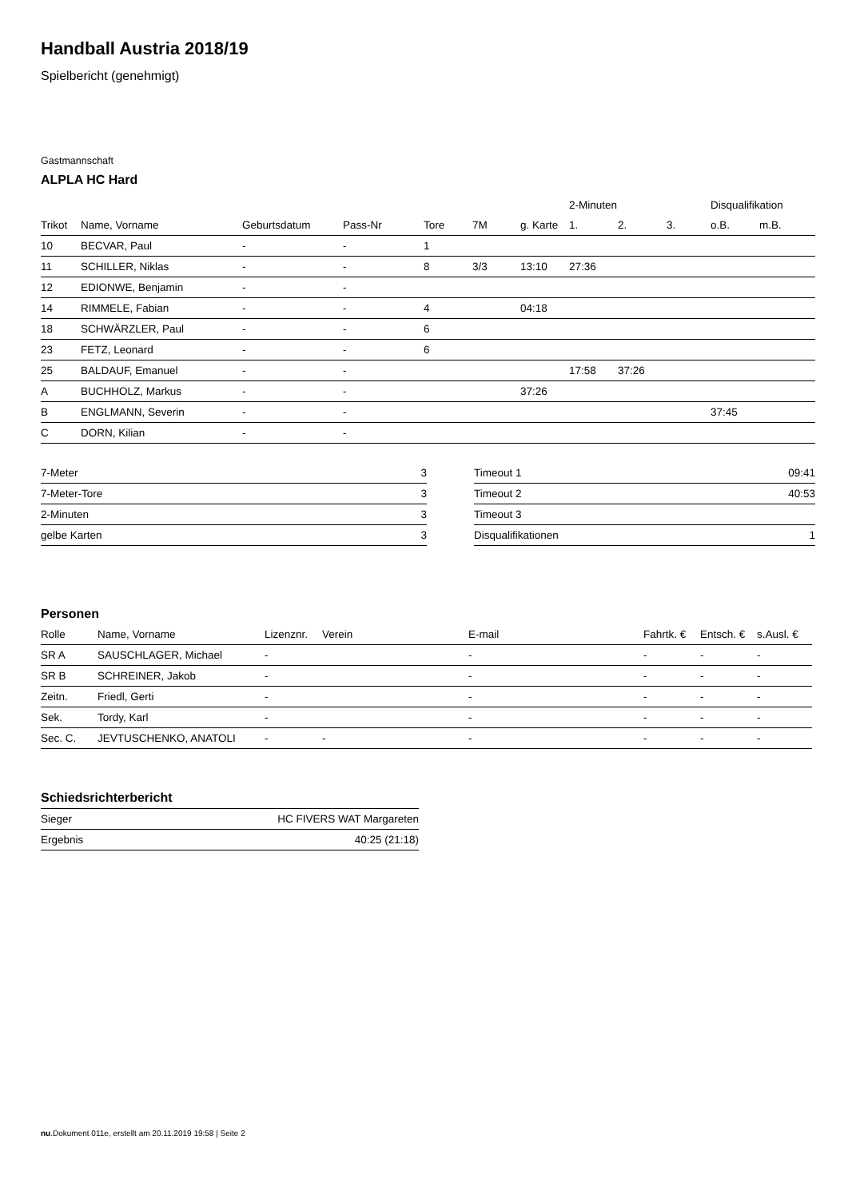Handball Austria 2018/19
Spielbericht (genehmigt)
Gastmannschaft
ALPLA HC Hard
| | | | | | | | 2-Minuten | | | Disqualifikation | |
| --- | --- | --- | --- | --- | --- | --- | --- | --- | --- | --- | --- |
| Trikot | Name, Vorname | Geburtsdatum | Pass-Nr | Tore | 7M | g. Karte | 1. | 2. | 3. | o.B. | m.B. |
| 10 | BECVAR, Paul | - | - | 1 | | | | | | | |
| 11 | SCHILLER, Niklas | - | - | 8 | 3/3 | 13:10 | 27:36 | | | | |
| 12 | EDIONWE, Benjamin | - | - | | | | | | | | |
| 14 | RIMMELE, Fabian | - | - | 4 | | 04:18 | | | | | |
| 18 | SCHWÄRZLER, Paul | - | - | 6 | | | | | | | |
| 23 | FETZ, Leonard | - | - | 6 | | | | | | | |
| 25 | BALDAUF, Emanuel | - | - | | | | 17:58 | 37:26 | | | |
| A | BUCHHOLZ, Markus | - | - | | | 37:26 | | | | | |
| B | ENGLMANN, Severin | - | - | | | | | | | 37:45 | |
| C | DORN, Kilian | - | - | | | | | | | | |
| 7-Meter | 3 |
| 7-Meter-Tore | 3 |
| 2-Minuten | 3 |
| gelbe Karten | 3 |
| Timeout 1 | 09:41 |
| Timeout 2 | 40:53 |
| Timeout 3 | |
| Disqualifikationen | 1 |
Personen
| Rolle | Name, Vorname | Lizenznr. | Verein | E-mail | Fahrtk. € | Entsch. € | s.Ausl. € |
| --- | --- | --- | --- | --- | --- | --- | --- |
| SR A | SAUSCHLAGER, Michael | - | | - | - | - | - |
| SR B | SCHREINER, Jakob | - | | - | - | - | - |
| Zeitn. | Friedl, Gerti | - | | - | - | - | - |
| Sek. | Tordy, Karl | - | | - | - | - | - |
| Sec. C. | JEVTUSCHENKO, ANATOLI | - | - | - | - | - | - |
Schiedsrichterbericht
| Sieger | HC FIVERS WAT Margareten |
| Ergebnis | 40:25 (21:18) |
nu.Dokument 011e, erstellt am 20.11.2019 19:58 | Seite 2